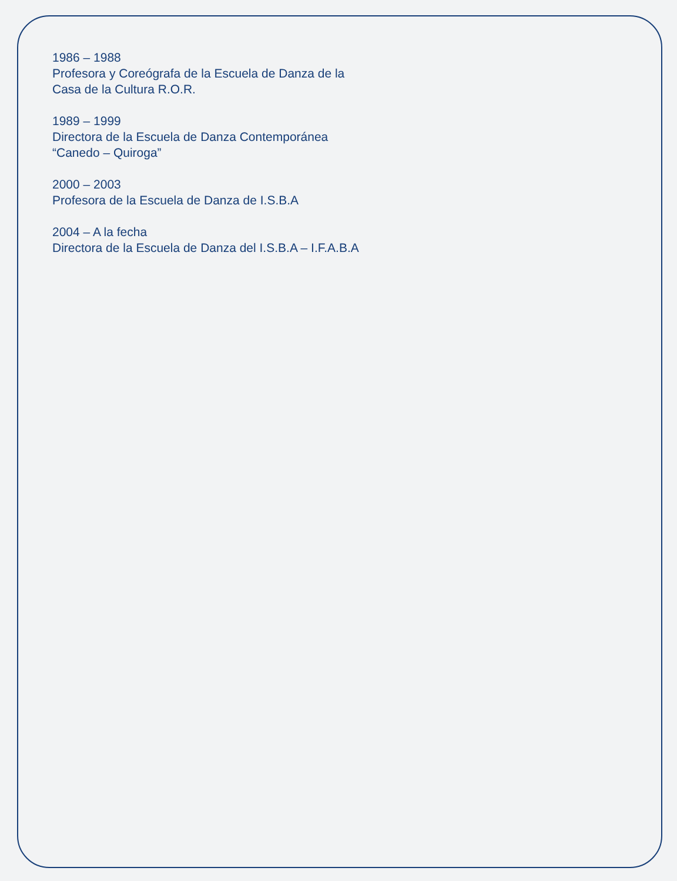1986 – 1988
Profesora y Coreógrafa de la Escuela de Danza de la
Casa de la Cultura R.O.R.
1989 – 1999
Directora de la Escuela de Danza Contemporánea
“Canedo – Quiroga”
2000 – 2003
Profesora de la Escuela de Danza de I.S.B.A
2004 – A la fecha
Directora de la Escuela de Danza del I.S.B.A – I.F.A.B.A